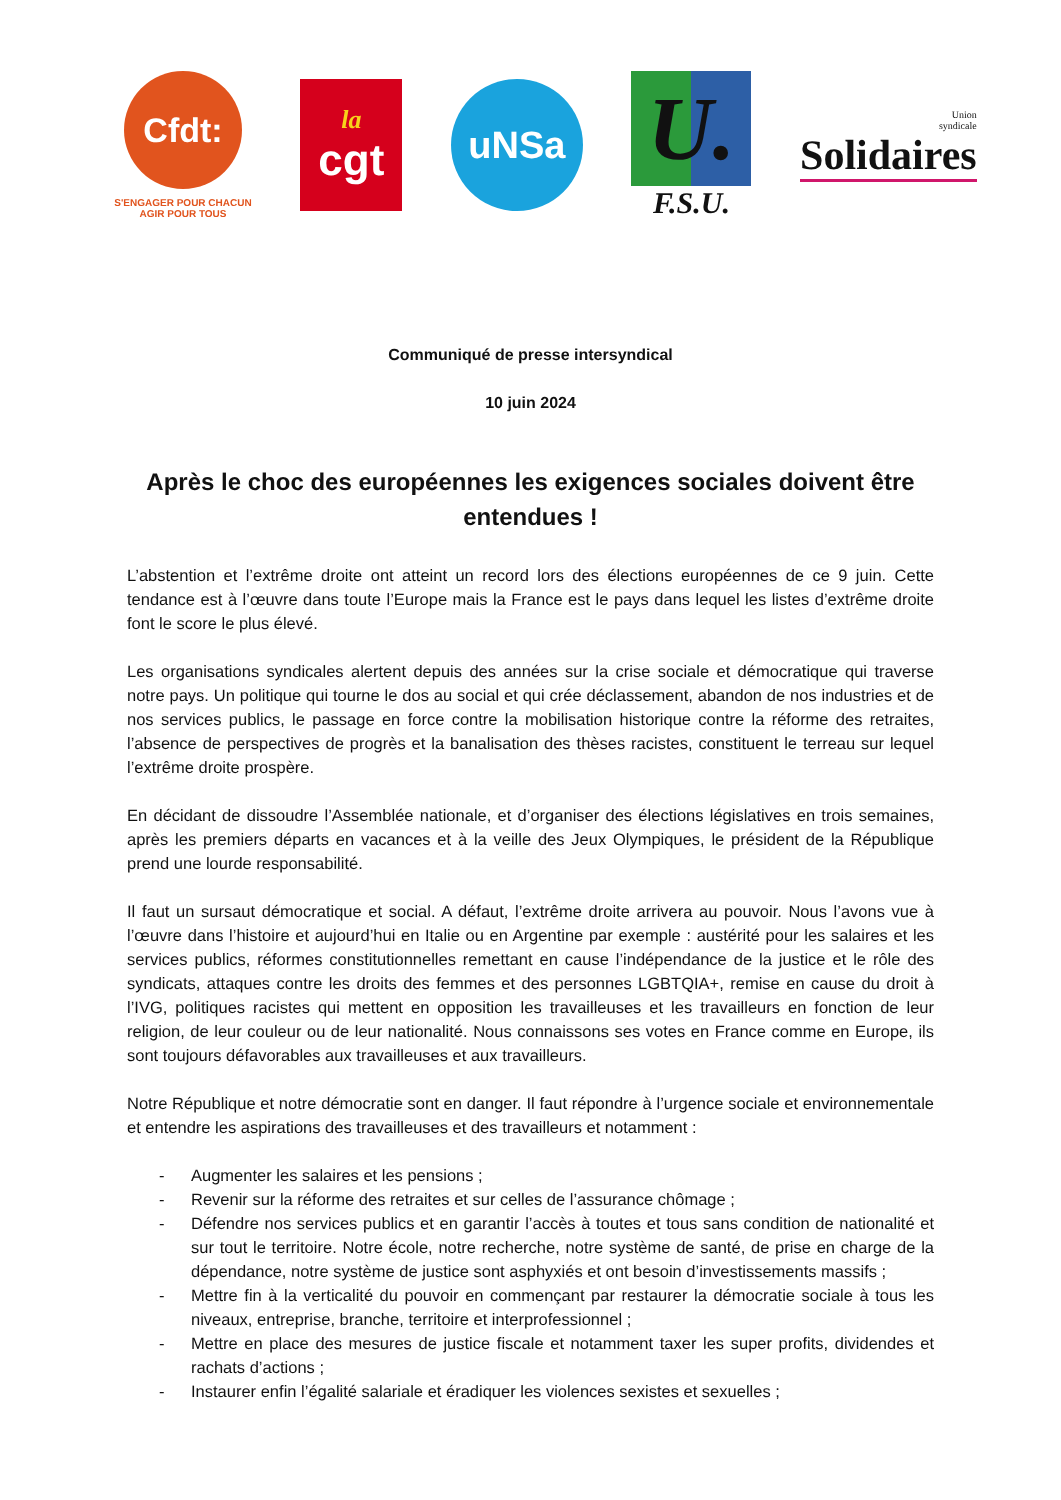Cfdt:
S'ENGAGER POUR CHACUN
AGIR POUR TOUS
la
cgt
uNSa
U.
F.S.U.
Union
syndicale
Solidaires
Communiqué de presse intersyndical
10 juin 2024
Après le choc des européennes les exigences sociales doivent être entendues !
L’abstention et l’extrême droite ont atteint un record lors des élections européennes de ce 9 juin. Cette tendance est à l’œuvre dans toute l’Europe mais la France est le pays dans lequel les listes d’extrême droite font le score le plus élevé.
Les organisations syndicales alertent depuis des années sur la crise sociale et démocratique qui traverse notre pays. Un politique qui tourne le dos au social et qui crée déclassement, abandon de nos industries et de nos services publics, le passage en force contre la mobilisation historique contre la réforme des retraites, l’absence de perspectives de progrès et la banalisation des thèses racistes, constituent le terreau sur lequel l’extrême droite prospère.
En décidant de dissoudre l’Assemblée nationale, et d’organiser des élections législatives en trois semaines, après les premiers départs en vacances et à la veille des Jeux Olympiques, le président de la République prend une lourde responsabilité.
Il faut un sursaut démocratique et social. A défaut, l’extrême droite arrivera au pouvoir. Nous l’avons vue à l’œuvre dans l’histoire et aujourd’hui en Italie ou en Argentine par exemple : austérité pour les salaires et les services publics, réformes constitutionnelles remettant en cause l’indépendance de la justice et le rôle des syndicats, attaques contre les droits des femmes et des personnes LGBTQIA+, remise en cause du droit à l’IVG, politiques racistes qui mettent en opposition les travailleuses et les travailleurs en fonction de leur religion, de leur couleur ou de leur nationalité. Nous connaissons ses votes en France comme en Europe, ils sont toujours défavorables aux travailleuses et aux travailleurs.
Notre République et notre démocratie sont en danger. Il faut répondre à l’urgence sociale et environnementale et entendre les aspirations des travailleuses et des travailleurs et notamment :
- Augmenter les salaires et les pensions ;
- Revenir sur la réforme des retraites et sur celles de l’assurance chômage ;
- Défendre nos services publics et en garantir l’accès à toutes et tous sans condition de nationalité et sur tout le territoire. Notre école, notre recherche, notre système de santé, de prise en charge de la dépendance, notre système de justice sont asphyxiés et ont besoin d’investissements massifs ;
- Mettre fin à la verticalité du pouvoir en commençant par restaurer la démocratie sociale à tous les niveaux, entreprise, branche, territoire et interprofessionnel ;
- Mettre en place des mesures de justice fiscale et notamment taxer les super profits, dividendes et rachats d’actions ;
- Instaurer enfin l’égalité salariale et éradiquer les violences sexistes et sexuelles ;